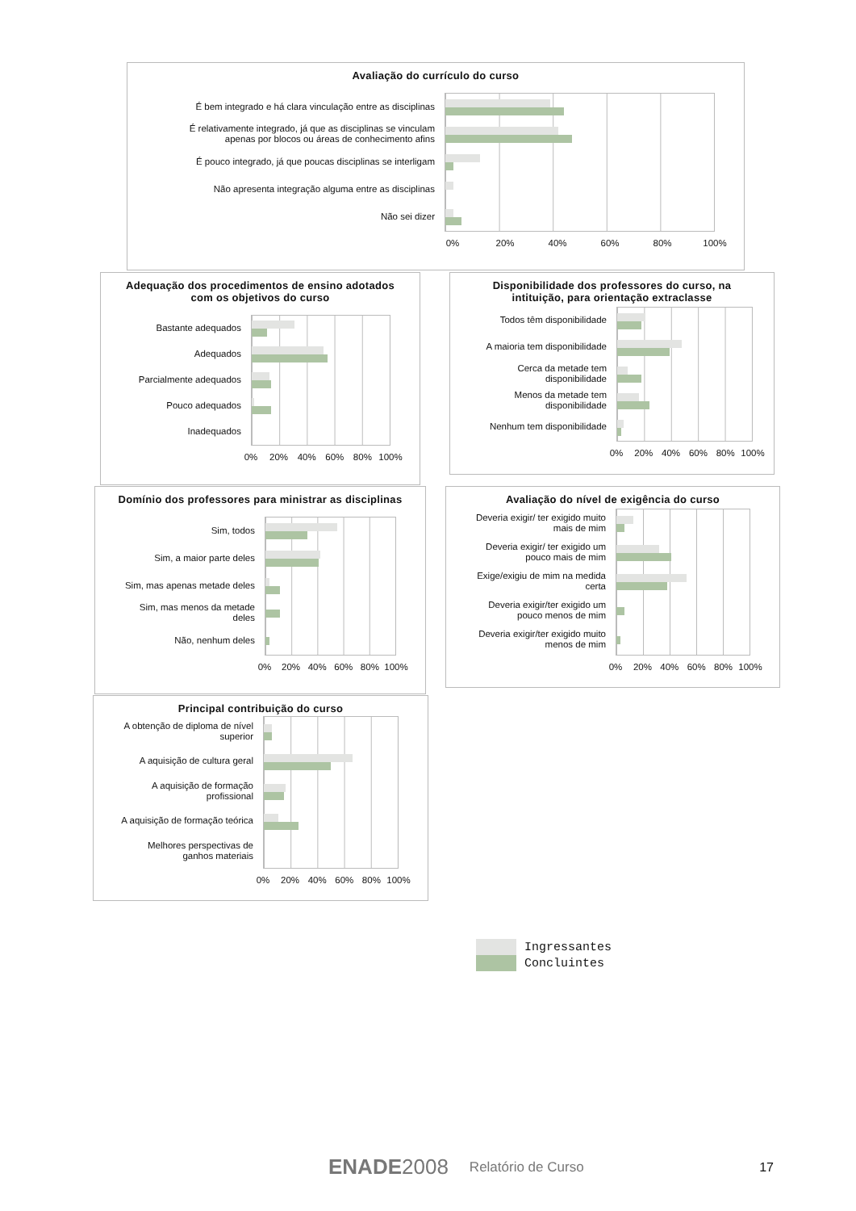Avaliação do currículo do curso
É bem integrado e há clara vinculação entre as disciplinas
É relativamente integrado, já que as disciplinas se vinculam
apenas por blocos ou áreas de conhecimento afins
É pouco integrado, já que poucas disciplinas se interligam
Não apresenta integração alguma entre as disciplinas
Não sei dizer
0% 20% 40% 60% 80% 100%
Adequação dos procedimentos de ensino adotados
com os objetivos do curso
Bastante adequados
Adequados
Parcialmente adequados
Pouco adequados
Inadequados
0% 20% 40% 60% 80% 100%
Disponibilidade dos professores do curso, na
intituição, para orientação extraclasse
Todos têm disponibilidade
A maioria tem disponibilidade
Cerca da metade tem
disponibilidade
Menos da metade tem
disponibilidade
Nenhum tem disponibilidade
0% 20% 40% 60% 80% 100%
Domínio dos professores para ministrar as disciplinas
Sim, todos
Sim, a maior parte deles
Sim, mas apenas metade deles
Sim, mas menos da metade
deles
Não, nenhum deles
0% 20% 40% 60% 80% 100%
Avaliação do nível de exigência do curso
Deveria exigir/ ter exigido muito
mais de mim
Deveria exigir/ ter exigido um
pouco mais de mim
Exige/exigiu de mim na medida
certa
Deveria exigir/ter exigido um
pouco menos de mim
Deveria exigir/ter exigido muito
menos de mim
0% 20% 40% 60% 80% 100%
Principal contribuição do curso
A obtenção de diploma de nível
superior
A aquisição de cultura geral
A aquisição de formação
profissional
A aquisição de formação teórica
Melhores perspectivas de
ganhos materiais
0% 20% 40% 60% 80% 100%
Ingressantes
Concluintes
ENADE2008
Relatório de Curso 17